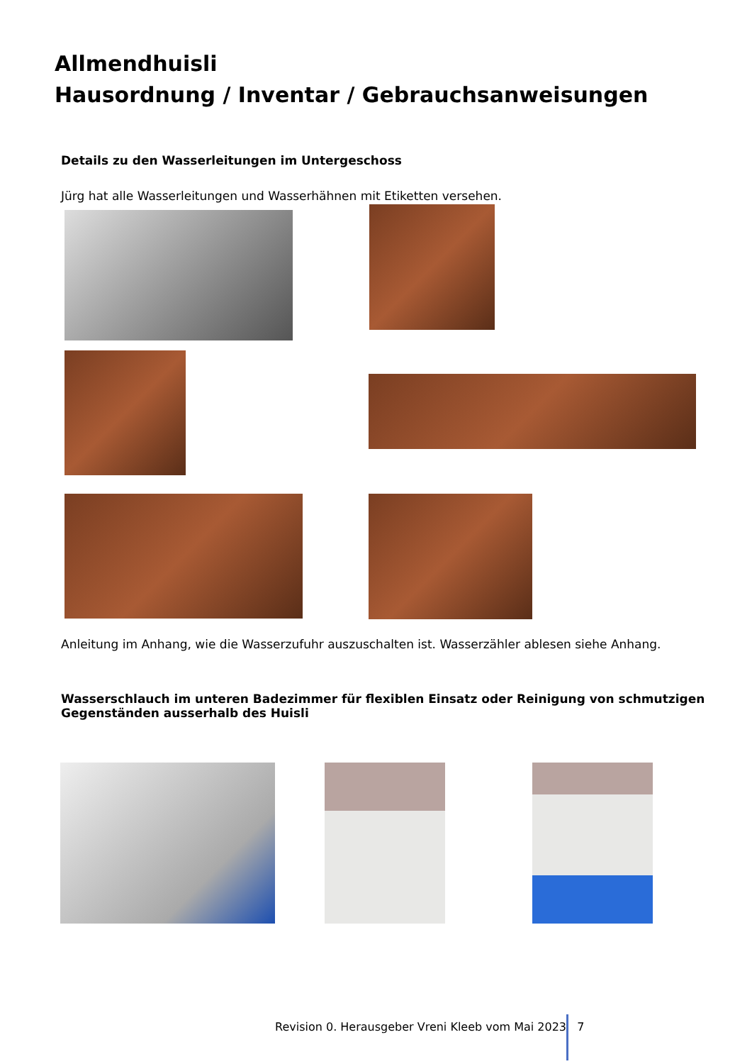Allmendhuisli
Hausordnung / Inventar / Gebrauchsanweisungen
Details zu den Wasserleitungen im Untergeschoss
Jürg hat alle Wasserleitungen und Wasserhähnen mit Etiketten versehen.
Anleitung im Anhang, wie die Wasserzufuhr auszuschalten ist. Wasserzähler ablesen siehe Anhang.
Wasserschlauch im unteren Badezimmer für flexiblen Einsatz oder Reinigung von schmutzigen Gegenständen ausserhalb des Huisli
Revision 0. Herausgeber Vreni Kleeb vom Mai 2023 7